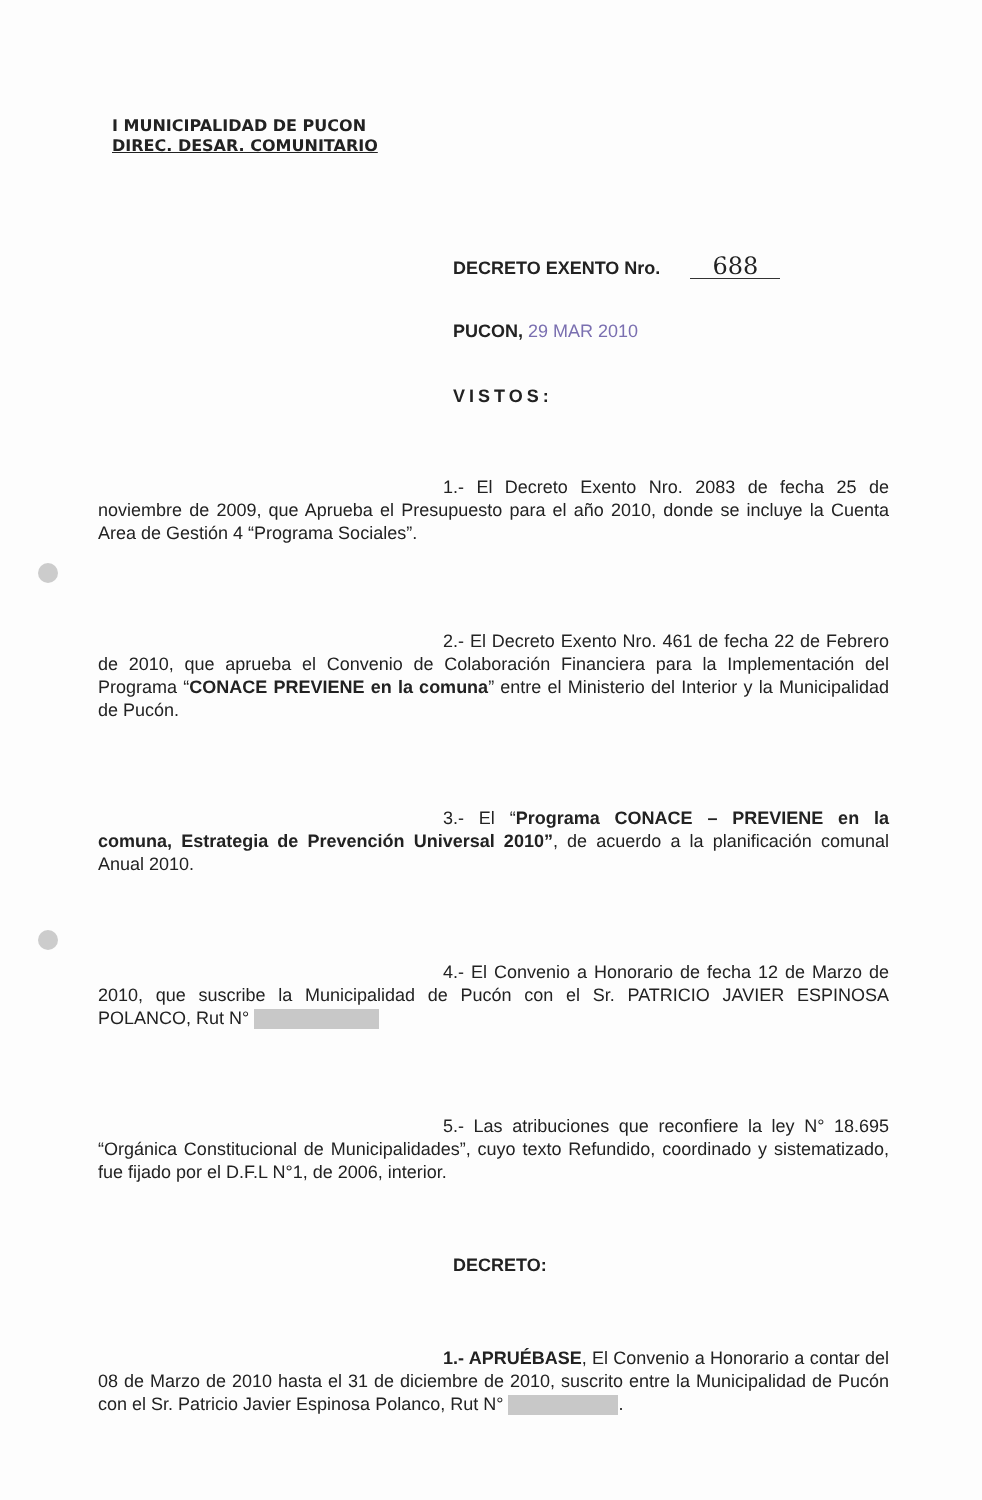I MUNICIPALIDAD DE PUCON
DIREC. DESAR. COMUNITARIO
DECRETO EXENTO Nro. 688
PUCON, 29 MAR 2010
VISTOS:
1.- El Decreto Exento Nro. 2083 de fecha 25 de noviembre de 2009, que Aprueba el Presupuesto para el año 2010, donde se incluye la Cuenta Area de Gestión 4 “Programa Sociales”.
2.- El Decreto Exento Nro. 461 de fecha 22 de Febrero de 2010, que aprueba el Convenio de Colaboración Financiera para la Implementación del Programa “CONACE PREVIENE en la comuna” entre el Ministerio del Interior y la Municipalidad de Pucón.
3.- El “Programa CONACE – PREVIENE en la comuna, Estrategia de Prevención Universal 2010”, de acuerdo a la planificación comunal Anual 2010.
4.- El Convenio a Honorario de fecha 12 de Marzo de 2010, que suscribe la Municipalidad de Pucón con el Sr. PATRICIO JAVIER ESPINOSA POLANCO, Rut N°
5.- Las atribuciones que reconfiere la ley N° 18.695 “Orgánica Constitucional de Municipalidades”, cuyo texto Refundido, coordinado y sistematizado, fue fijado por el D.F.L N°1, de 2006, interior.
DECRETO:
1.- APRUÉBASE, El Convenio a Honorario a contar del 08 de Marzo de 2010 hasta el 31 de diciembre de 2010, suscrito entre la Municipalidad de Pucón con el Sr. Patricio Javier Espinosa Polanco, Rut N° .